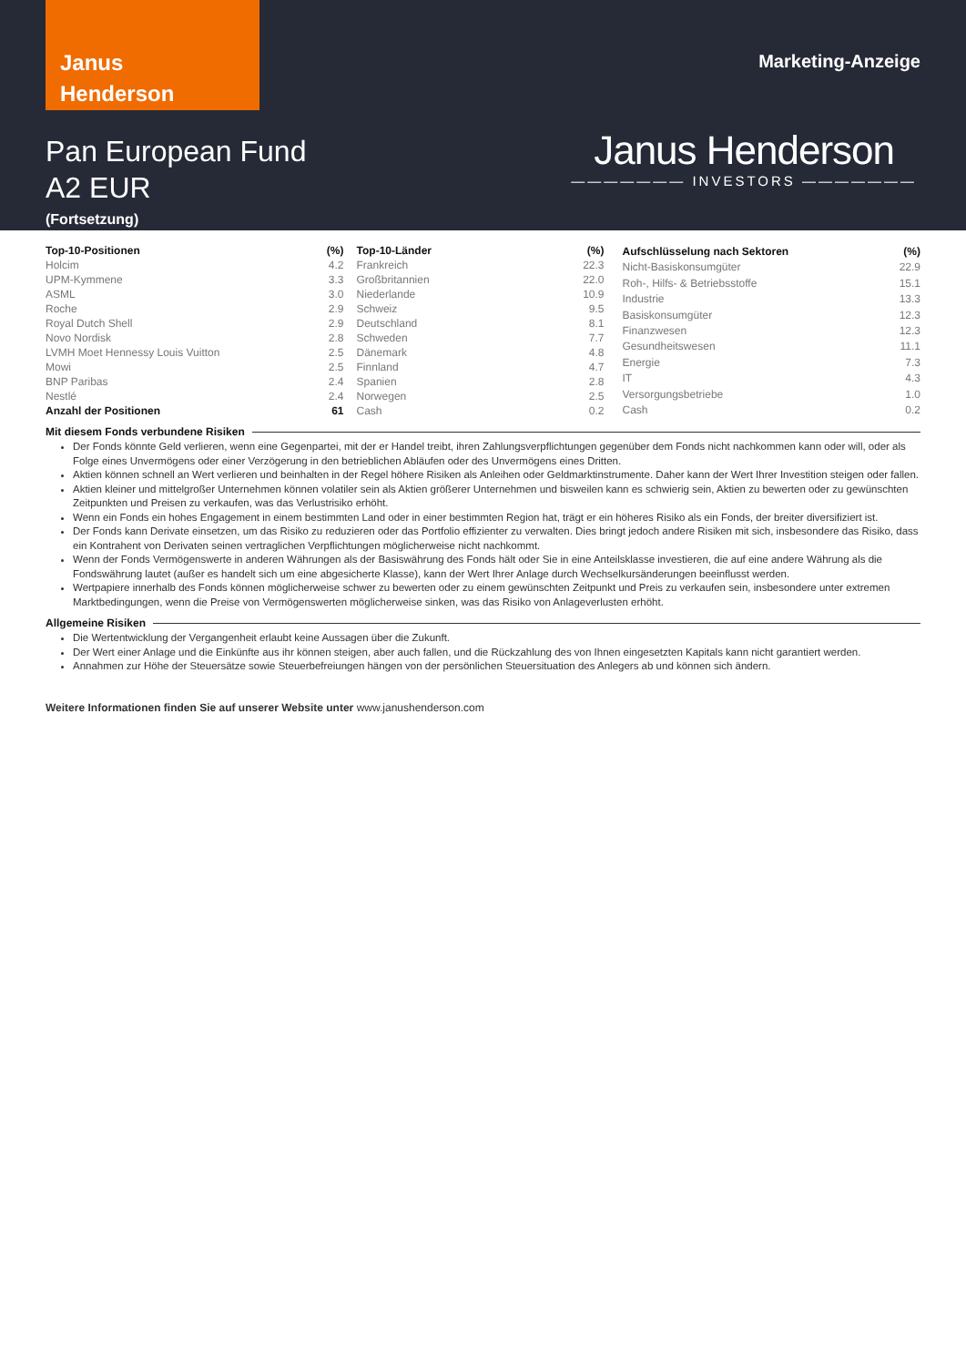Janus
Henderson
Marketing-Anzeige
Pan European Fund
A2 EUR
(Fortsetzung)
Janus Henderson
——————— INVESTORS ———————
| Top-10-Positionen | (%) |
| --- | --- |
| Holcim | 4.2 |
| UPM-Kymmene | 3.3 |
| ASML | 3.0 |
| Roche | 2.9 |
| Royal Dutch Shell | 2.9 |
| Novo Nordisk | 2.8 |
| LVMH Moet Hennessy Louis Vuitton | 2.5 |
| Mowi | 2.5 |
| BNP Paribas | 2.4 |
| Nestlé | 2.4 |
| Anzahl der Positionen | 61 |
| Top-10-Länder | (%) |
| --- | --- |
| Frankreich | 22.3 |
| Großbritannien | 22.0 |
| Niederlande | 10.9 |
| Schweiz | 9.5 |
| Deutschland | 8.1 |
| Schweden | 7.7 |
| Dänemark | 4.8 |
| Finnland | 4.7 |
| Spanien | 2.8 |
| Norwegen | 2.5 |
| Cash | 0.2 |
| Aufschlüsselung nach Sektoren | (%) |
| --- | --- |
| Nicht-Basiskonsumgüter | 22.9 |
| Roh-, Hilfs- & Betriebsstoffe | 15.1 |
| Industrie | 13.3 |
| Basiskonsumgüter | 12.3 |
| Finanzwesen | 12.3 |
| Gesundheitswesen | 11.1 |
| Energie | 7.3 |
| IT | 4.3 |
| Versorgungsbetriebe | 1.0 |
| Cash | 0.2 |
Mit diesem Fonds verbundene Risiken
Der Fonds könnte Geld verlieren, wenn eine Gegenpartei, mit der er Handel treibt, ihren Zahlungsverpflichtungen gegenüber dem Fonds nicht nachkommen kann oder will, oder als Folge eines Unvermögens oder einer Verzögerung in den betrieblichen Abläufen oder des Unvermögens eines Dritten.
Aktien können schnell an Wert verlieren und beinhalten in der Regel höhere Risiken als Anleihen oder Geldmarktinstrumente. Daher kann der Wert Ihrer Investition steigen oder fallen.
Aktien kleiner und mittelgroßer Unternehmen können volatiler sein als Aktien größerer Unternehmen und bisweilen kann es schwierig sein, Aktien zu bewerten oder zu gewünschten Zeitpunkten und Preisen zu verkaufen, was das Verlustrisiko erhöht.
Wenn ein Fonds ein hohes Engagement in einem bestimmten Land oder in einer bestimmten Region hat, trägt er ein höheres Risiko als ein Fonds, der breiter diversifiziert ist.
Der Fonds kann Derivate einsetzen, um das Risiko zu reduzieren oder das Portfolio effizienter zu verwalten. Dies bringt jedoch andere Risiken mit sich, insbesondere das Risiko, dass ein Kontrahent von Derivaten seinen vertraglichen Verpflichtungen möglicherweise nicht nachkommt.
Wenn der Fonds Vermögenswerte in anderen Währungen als der Basiswährung des Fonds hält oder Sie in eine Anteilsklasse investieren, die auf eine andere Währung als die Fondswährung lautet (außer es handelt sich um eine abgesicherte Klasse), kann der Wert Ihrer Anlage durch Wechselkursänderungen beeinflusst werden.
Wertpapiere innerhalb des Fonds können möglicherweise schwer zu bewerten oder zu einem gewünschten Zeitpunkt und Preis zu verkaufen sein, insbesondere unter extremen Marktbedingungen, wenn die Preise von Vermögenswerten möglicherweise sinken, was das Risiko von Anlageverlusten erhöht.
Allgemeine Risiken
Die Wertentwicklung der Vergangenheit erlaubt keine Aussagen über die Zukunft.
Der Wert einer Anlage und die Einkünfte aus ihr können steigen, aber auch fallen, und die Rückzahlung des von Ihnen eingesetzten Kapitals kann nicht garantiert werden.
Annahmen zur Höhe der Steuersätze sowie Steuerbefreiungen hängen von der persönlichen Steuersituation des Anlegers ab und können sich ändern.
Weitere Informationen finden Sie auf unserer Website unter www.janushenderson.com